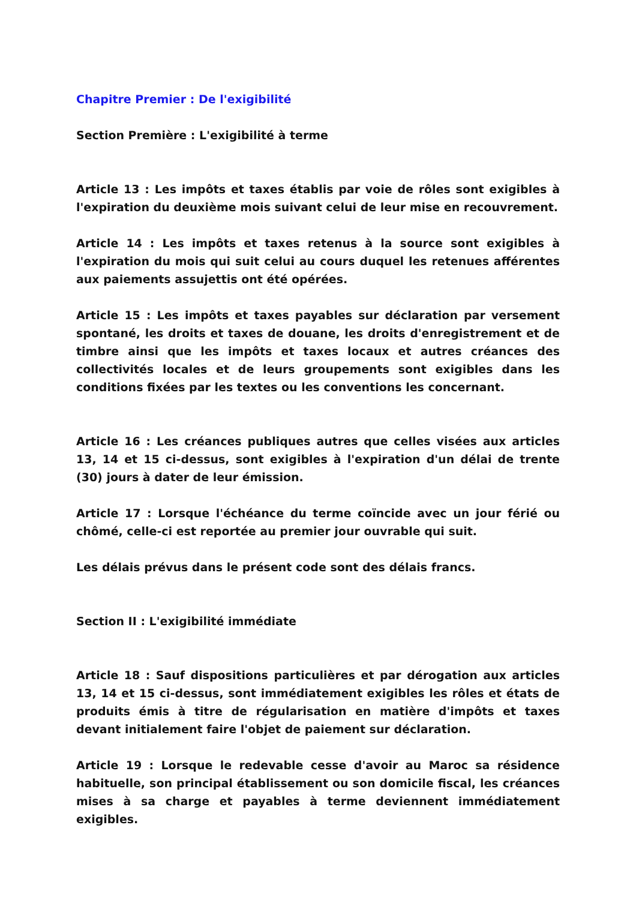Chapitre Premier : De l'exigibilité
Section Première : L'exigibilité à terme
Article 13 : Les impôts et taxes établis par voie de rôles sont exigibles à l'expiration du deuxième mois suivant celui de leur mise en recouvrement.
Article 14 : Les impôts et taxes retenus à la source sont exigibles à l'expiration du mois qui suit celui au cours duquel les retenues afférentes aux paiements assujettis ont été opérées.
Article 15 : Les impôts et taxes payables sur déclaration par versement spontané, les droits et taxes de douane, les droits d'enregistrement et de timbre ainsi que les impôts et taxes locaux et autres créances des collectivités locales et de leurs groupements sont exigibles dans les conditions fixées par les textes ou les conventions les concernant.
Article 16 : Les créances publiques autres que celles visées aux articles 13, 14 et 15 ci-dessus, sont exigibles à l'expiration d'un délai de trente (30) jours à dater de leur émission.
Article 17 : Lorsque l'échéance du terme coïncide avec un jour férié ou chômé, celle-ci est reportée au premier jour ouvrable qui suit.
Les délais prévus dans le présent code sont des délais francs.
Section II : L'exigibilité immédiate
Article 18 : Sauf dispositions particulières et par dérogation aux articles 13, 14 et 15 ci-dessus, sont immédiatement exigibles les rôles et états de produits émis à titre de régularisation en matière d'impôts et taxes devant initialement faire l'objet de paiement sur déclaration.
Article 19 : Lorsque le redevable cesse d'avoir au Maroc sa résidence habituelle, son principal établissement ou son domicile fiscal, les créances mises à sa charge et payables à terme deviennent immédiatement exigibles.